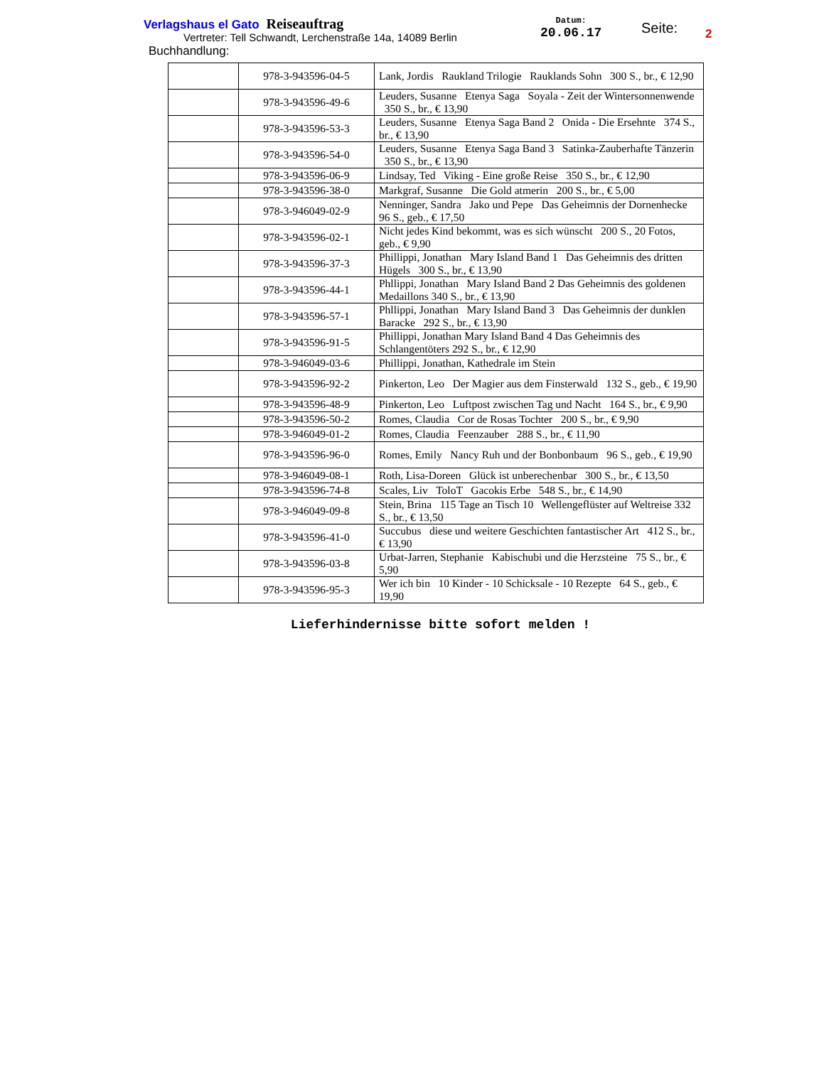Verlagshaus el Gato Reiseauftrag
Vertreter: Tell Schwandt, Lerchenstraße 14a, 14089 Berlin
Buchhandlung:
Datum:
20.06.17
Seite: 2
| | 978-3-943596-04-5 | Lank, Jordis Raukland Trilogie Rauklands Sohn 300 S., br., € 12,90 |
| | 978-3-943596-49-6 | Leuders, Susanne Etenya Saga Soyala - Zeit der Wintersonnenwende 350 S., br., € 13,90 |
| | 978-3-943596-53-3 | Leuders, Susanne Etenya Saga Band 2 Onida - Die Ersehnte 374 S., br., € 13,90 |
| | 978-3-943596-54-0 | Leuders, Susanne Etenya Saga Band 3 Satinka-Zauberhafte Tänzerin 350 S., br., € 13,90 |
| | 978-3-943596-06-9 | Lindsay, Ted Viking - Eine große Reise 350 S., br., € 12,90 |
| | 978-3-943596-38-0 | Markgraf, Susanne Die Gold atmerin 200 S., br., € 5,00 |
| | 978-3-946049-02-9 | Nenninger, Sandra Jako und Pepe Das Geheimnis der Dornenhecke 96 S., geb., € 17,50 |
| | 978-3-943596-02-1 | Nicht jedes Kind bekommt, was es sich wünscht 200 S., 20 Fotos, geb., € 9,90 |
| | 978-3-943596-37-3 | Phillippi, Jonathan Mary Island Band 1 Das Geheimnis des dritten Hügels 300 S., br., € 13,90 |
| | 978-3-943596-44-1 | Phllippi, Jonathan Mary Island Band 2 Das Geheimnis des goldenen Medaillons 340 S., br., € 13,90 |
| | 978-3-943596-57-1 | Phllippi, Jonathan Mary Island Band 3 Das Geheimnis der dunklen Baracke 292 S., br., € 13,90 |
| | 978-3-943596-91-5 | Phillippi, Jonathan Mary Island Band 4 Das Geheimnis des Schlangentöters 292 S., br., € 12,90 |
| | 978-3-946049-03-6 | Phillippi, Jonathan, Kathedrale im Stein |
| | 978-3-943596-92-2 | Pinkerton, Leo Der Magier aus dem Finsterwald 132 S., geb., € 19,90 |
| | 978-3-943596-48-9 | Pinkerton, Leo Luftpost zwischen Tag und Nacht 164 S., br., € 9,90 |
| | 978-3-943596-50-2 | Romes, Claudia Cor de Rosas Tochter 200 S., br., € 9,90 |
| | 978-3-946049-01-2 | Romes, Claudia Feenzauber 288 S., br., € 11,90 |
| | 978-3-943596-96-0 | Romes, Emily Nancy Ruh und der Bonbonbaum 96 S., geb., € 19,90 |
| | 978-3-946049-08-1 | Roth, Lisa-Doreen Glück ist unberechenbar 300 S., br., € 13,50 |
| | 978-3-943596-74-8 | Scales, Liv ToloT Gacokis Erbe 548 S., br., € 14,90 |
| | 978-3-946049-09-8 | Stein, Brina 115 Tage an Tisch 10 Wellengeflüster auf Weltreise 332 S., br., € 13,50 |
| | 978-3-943596-41-0 | Succubus diese und weitere Geschichten fantastischer Art 412 S., br., € 13,90 |
| | 978-3-943596-03-8 | Urbat-Jarren, Stephanie Kabischubi und die Herzsteine 75 S., br., € 5,90 |
| | 978-3-943596-95-3 | Wer ich bin 10 Kinder - 10 Schicksale - 10 Rezepte 64 S., geb., € 19,90 |
Lieferhindernisse bitte sofort melden !